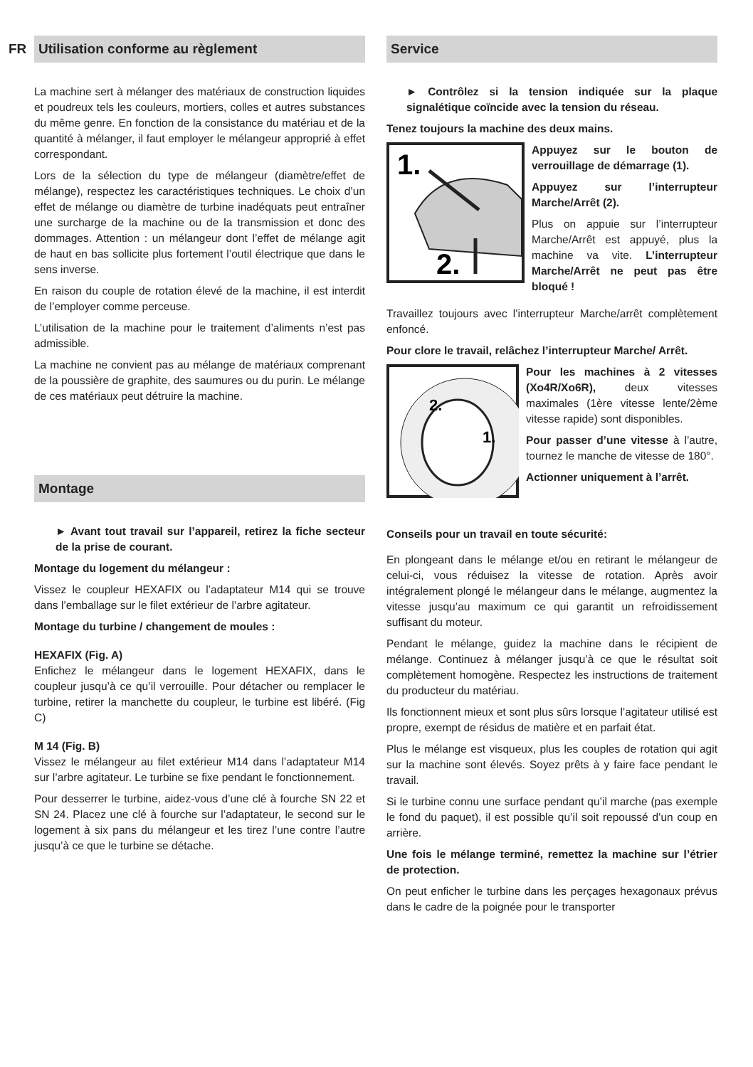FR
Utilisation conforme au règlement
La machine sert à mélanger des matériaux de construction liquides et poudreux tels les couleurs, mortiers, colles et autres substances du même genre. En fonction de la consistance du matériau et de la quantité à mélanger, il faut employer le mélangeur approprié à effet correspondant.
Lors de la sélection du type de mélangeur (diamètre/effet de mélange), respectez les caractéristiques techniques. Le choix d’un effet de mélange ou diamètre de turbine inadéquats peut entraîner une surcharge de la machine ou de la transmission et donc des dommages. Attention : un mélangeur dont l’effet de mélange agit de haut en bas sollicite plus fortement l’outil électrique que dans le sens inverse.
En raison du couple de rotation élevé de la machine, il est interdit de l’employer comme perceuse.
L’utilisation de la machine pour le traitement d’aliments n’est pas admissible.
La machine ne convient pas au mélange de matériaux comprenant de la poussière de graphite, des saumures ou du purin. Le mélange de ces matériaux peut détruire la machine.
Montage
► Avant tout travail sur l’appareil, retirez la fiche secteur de la prise de courant.
Montage du logement du mélangeur :
Vissez le coupleur HEXAFIX ou l’adaptateur M14 qui se trouve dans l’emballage sur le filet extérieur de l’arbre agitateur.
Montage du turbine / changement de moules :
HEXAFIX (Fig. A)
Enfichez le mélangeur dans le logement HEXAFIX, dans le coupleur jusqu’à ce qu’il verrouille. Pour détacher ou remplacer le turbine, retirer la manchette du coupleur, le turbine est libéré. (Fig C)
M 14 (Fig. B)
Vissez le mélangeur au filet extérieur M14 dans l’adaptateur M14 sur l’arbre agitateur. Le turbine se fixe pendant le fonctionnement.
Pour desserrer le turbine, aidez-vous d’une clé à fourche SN 22 et SN 24. Placez une clé à fourche sur l’adaptateur, le second sur le logement à six pans du mélangeur et les tirez l’une contre l’autre jusqu’à ce que le turbine se détache.
Service
► Contrôlez si la tension indiquée sur la plaque signalétique coïncide avec la tension du réseau.
Tenez toujours la machine des deux mains.
1.
2.
Appuyez sur le bouton de verrouillage de démarrage (1).
Appuyez sur l’interrupteur Marche/Arrêt (2).
Plus on appuie sur l’interrupteur Marche/Arrêt est appuyé, plus la machine va vite. L’interrupteur Marche/Arrêt ne peut pas être bloqué !
Travaillez toujours avec l’interrupteur Marche/arrêt complètement enfoncé.
Pour clore le travail, relâchez l’interrupteur Marche/ Arrêt.
2.
1.
Pour les machines à 2 vitesses (Xo4R/Xo6R), deux vitesses maximales (1ère vitesse lente/2ème vitesse rapide) sont disponibles.
Pour passer d’une vitesse à l’autre, tournez le manche de vitesse de 180°.
Actionner uniquement à l’arrêt.
Conseils pour un travail en toute sécurité:
En plongeant dans le mélange et/ou en retirant le mélangeur de celui-ci, vous réduisez la vitesse de rotation. Après avoir intégralement plongé le mélangeur dans le mélange, augmentez la vitesse jusqu’au maximum ce qui garantit un refroidissement suffisant du moteur.
Pendant le mélange, guidez la machine dans le récipient de mélange. Continuez à mélanger jusqu’à ce que le résultat soit complètement homogène. Respectez les instructions de traitement du producteur du matériau.
Ils fonctionnent mieux et sont plus sûrs lorsque l’agitateur utilisé est propre, exempt de résidus de matière et en parfait état.
Plus le mélange est visqueux, plus les couples de rotation qui agit sur la machine sont élevés. Soyez prêts à y faire face pendant le travail.
Si le turbine connu une surface pendant qu’il marche (pas exemple le fond du paquet), il est possible qu’il soit repoussé d’un coup en arrière.
Une fois le mélange terminé, remettez la machine sur l’étrier de protection.
On peut enficher le turbine dans les perçages hexagonaux prévus dans le cadre de la poignée pour le transporter